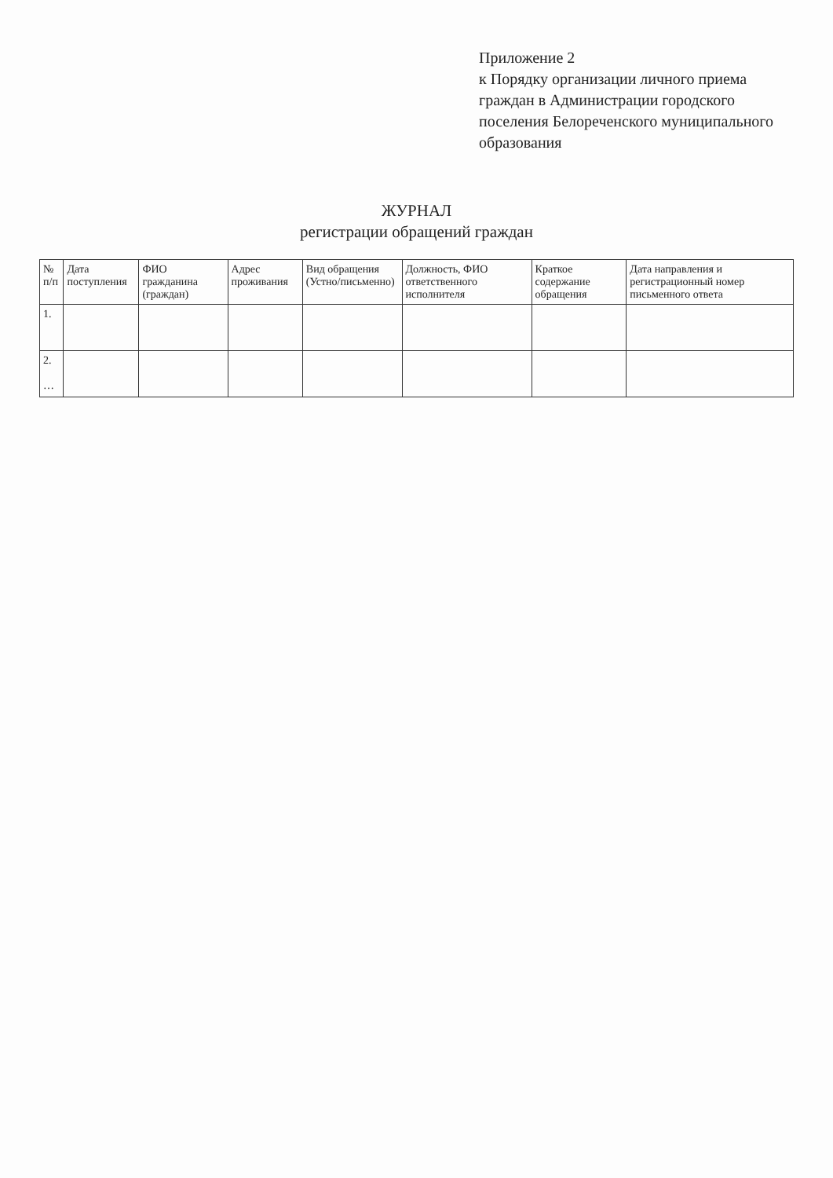Приложение 2
к Порядку организации личного приема граждан в Администрации городского поселения Белореченского муниципального образования
ЖУРНАЛ
регистрации обращений граждан
| № п/п | Дата поступления | ФИО гражданина (граждан) | Адрес проживания | Вид обращения (Устно/письменно) | Должность, ФИО ответственного исполнителя | Краткое содержание обращения | Дата направления и регистрационный номер письменного ответа |
| --- | --- | --- | --- | --- | --- | --- | --- |
| 1. | | | | | | | |
| 2. … | | | | | | | |